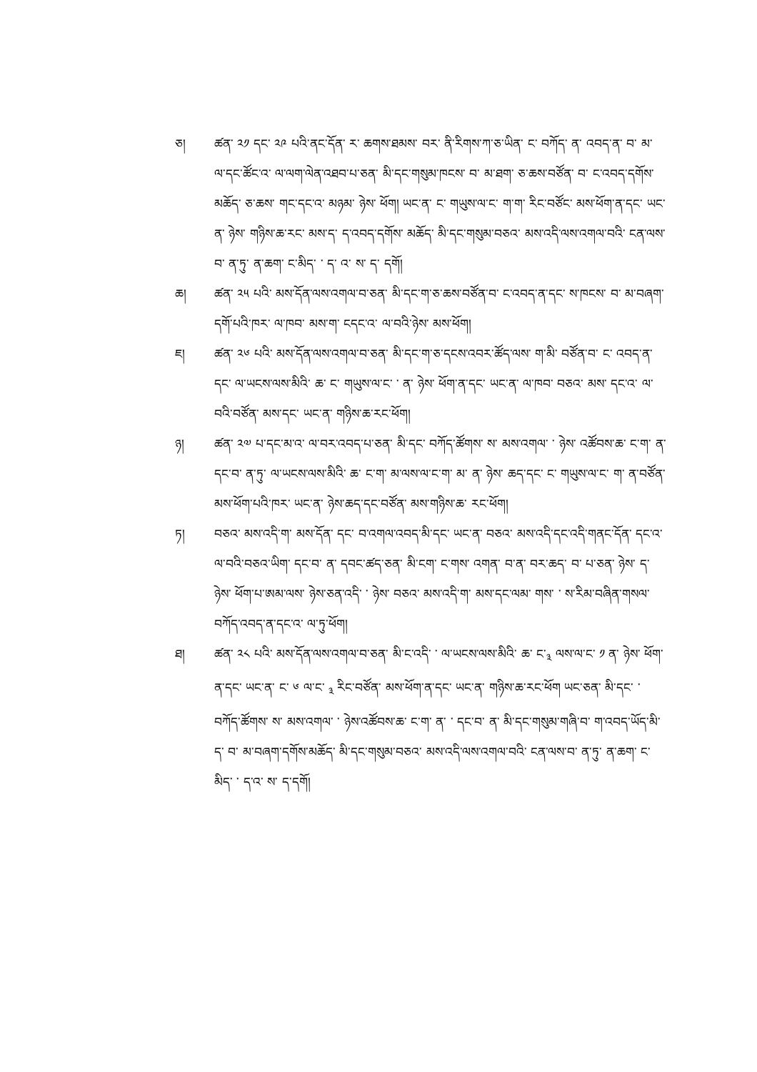ཅ། ཚན་ ༢༡ དང་ ༢༩ པའི་ནང་དོན་ ར་ ཆགས་ཐམས་ བར་ ནི་རིགས་ཀ་ཅ་ཡིན་ ང་ བཀོད་ ན་ འབད་ན་ བ་ མ་ ལ་དང་ཚོང་འ་ ལ་ལག་ལེན་འཐབ་པ་ཅན་ མི་དང་གསུམ་ཁངས་ བ་ མ་ཐག་ ཅ་ཆས་བཙོན་ བ་ ང་འབད་དགོས་མཆོད་ ཅ་ཆས་ གང་དང་འ་ མཉམ་ ཉེས་ ཕོག། ཡང་ན་ ང་ གཡུས་ལ་ང་ ག་ག་ རིང་བཙོང་ མས་ཕོག་ན་དང་ ཡང་ན་ ཉེས་ གཉིས་ཆ་རང་ མས་ད་ ད་འབད་དགོས་ མཆོད་ མི་དང་གསུམ་བཅའ་ མས་འདི་ལས་འགལ་བའི་ ངན་ལས་བ་ ན་ཏུ་ ན་ཆག་ ང་མིད་ ་ ད་ འ་ ས་ ད་ དགོ།
ཆ། ཚན་ ༢༥ པའི་ མས་དོན་ལས་འགལ་བ་ཅན་ མི་དང་ག་ཅ་ཆས་བཙོན་བ་ ང་འབད་ན་དང་ ས་ཁངས་ བ་ མ་བཞག་དགོ་པའི་ཁར་ ལ་ཁབ་ མས་ག་ ངདང་འ་ ལ་བའི་ཉེས་ མས་ཕོག།
ཇ། ཚན་ ༢༦ པའི་ མས་དོན་ལས་འགལ་བ་ཅན་ མི་དང་ག་ཅ་དངས་འབར་ཚོད་ལས་ ག་མི་ བཙོན་བ་ ང་ འབད་ན་དང་ ལ་ཡངས་ལས་མིའི་ ཆ་ ང་ གཡུས་ལ་ང་ ་ ན་ ཉེས་ ཕོག་ན་དང་ ཡང་ན་ ལ་ཁབ་ བཅའ་ མས་ དང་འ་ ལ་བའི་བཙོན་ མས་དང་ ཡང་ན་ གཉིས་ཆ་རང་ཕོག།
ཉ། ཚན་ ༢༧ པ་དང་མ་འ་ ལ་བར་འབད་པ་ཅན་ མི་དང་ བཀོད་ཚོགས་ ས་ མས་འགལ་ ་ ཉེས་ འཚོབས་ཆ་ ང་ག་ ན་ དང་བ་ ན་ཏུ་ ལ་ཡངས་ལས་མིའི་ ཆ་ ང་ག་ མ་ལས་ལ་ང་ག་ མ་ ན་ ཉེས་ ཆད་དང་ ང་ གཡུས་ལ་ང་ ག་ ན་བཙོན་ མས་ཕོག་པའི་ཁར་ ཡང་ན་ ཉེས་ཆད་དང་བཙོན་ མས་གཉིས་ཆ་ རང་ཕོག།
ཏ། བཅའ་ མས་འདི་ག་ མས་དོན་ དང་ བ་འགལ་འབད་མི་དང་ ཡང་ན་ བཅའ་ མས་འདི་དང་འདི་གནང་དོན་ དང་འ་ ལ་བའི་བཅའ་ཡིག་ དང་བ་ ན་ དབང་ཚད་ཅན་ མི་ངག་ ང་གས་ འགན་ བ་ན་ བར་ཆད་ བ་ པ་ཅན་ ཉེས་ ད་ ཉེས་ ཕོག་པ་ཨམ་ལས་ ཉེས་ཅན་འདི་ ་ ཉེས་ བཅའ་ མས་འདི་ག་ མས་དང་ལམ་ གས་ ་ ས་རིམ་བཞིན་གསལ་བཀོད་འབད་ན་དང་འ་ ལ་ཏུ་ཕོག།
ཐ། ཚན་ ༢༨ པའི་ མས་དོན་ལས་འགལ་བ་ཅན་ མི་ང་འདི་ ་ ལ་ཡངས་ལས་མིའི་ ཆ་ ང་<sub>༣</sub> ལས་ལ་ང་ ༡ ན་ ཉེས་ ཕོག་ན་དང་ ཡང་ན་ ང་ ༦ ལ་ང་ <sub>༣</sub> རིང་བཙོན་ མས་ཕོག་ན་དང་ ཡང་ན་ གཉིས་ཆ་རང་ཕོག ཡང་ཅན་ མི་དང་ ་ བཀོད་ཚོགས་ ས་ མས་འགལ་ ་ ཉེས་འཚོབས་ཆ་ ང་ག་ ན་ ་ དང་བ་ ན་ མི་དང་གསུམ་གཞི་བ་ ག་འབད་ཡོད་མི་ད་ བ་ མ་བཞག་དགོས་མཆོད་ མི་དང་གསུམ་བཅའ་ མས་འདི་ལས་འགལ་བའི་ ངན་ལས་བ་ ན་ཏུ་ ན་ཆག་ ང་མིད་ ་ ད་འ་ ས་ ད་དགོ།